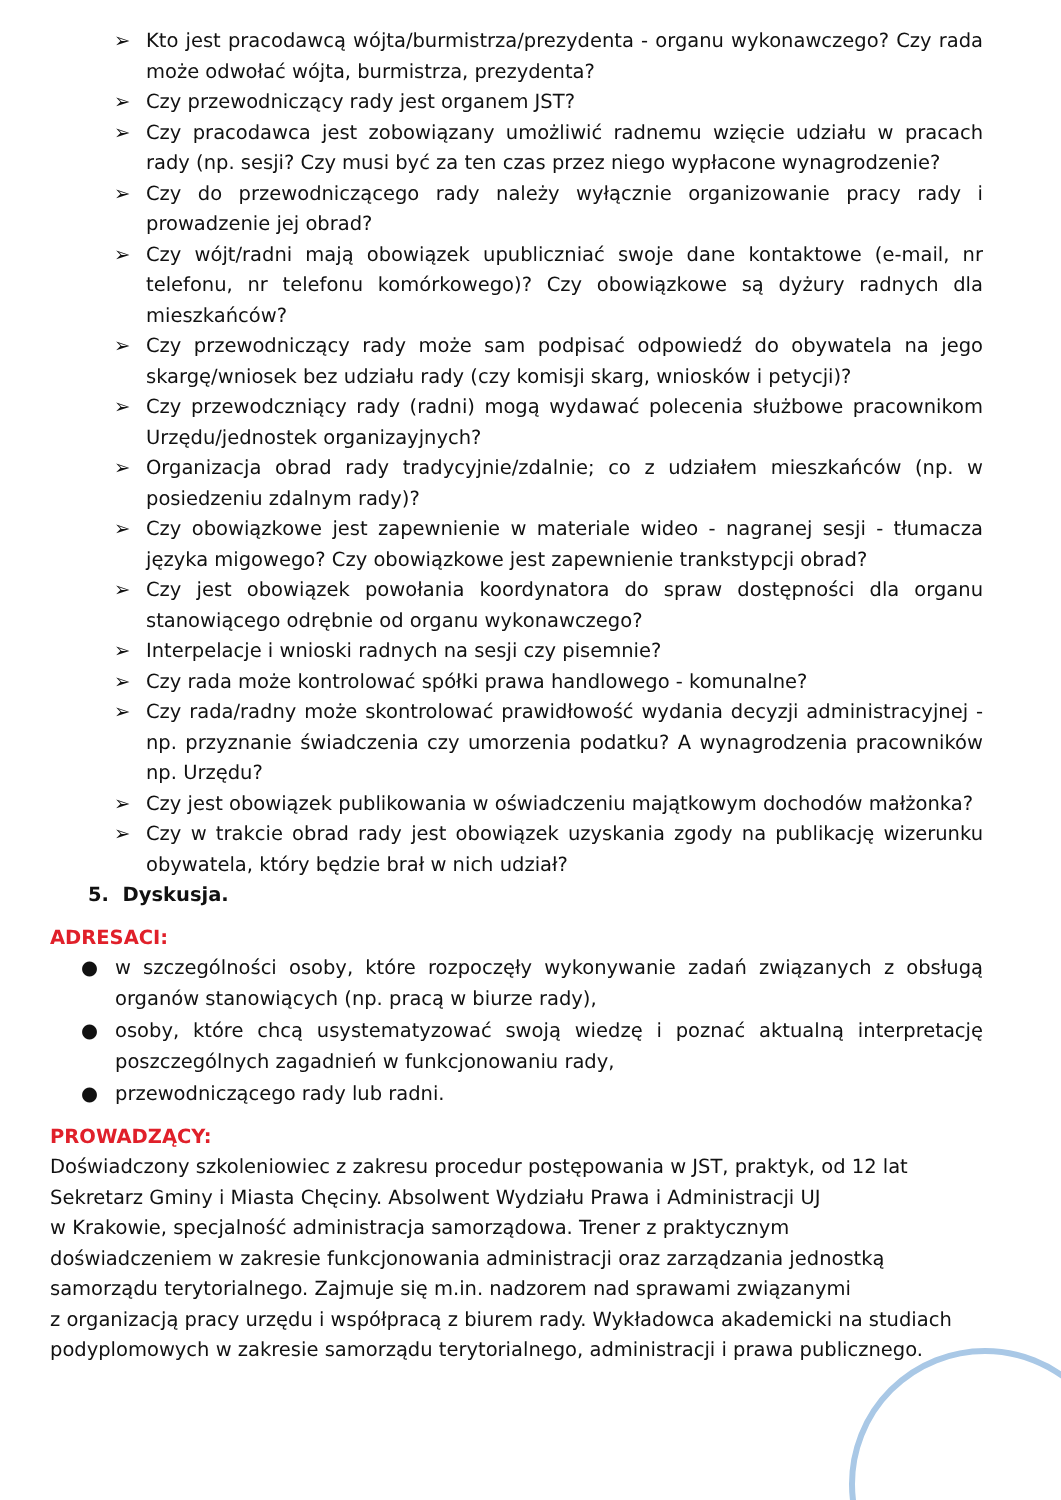➢ Kto jest pracodawcą wójta/burmistrza/prezydenta - organu wykonawczego? Czy rada może odwołać wójta, burmistrza, prezydenta?
➢ Czy przewodniczący rady jest organem JST?
➢ Czy pracodawca jest zobowiązany umożliwić radnemu wzięcie udziału w pracach rady (np. sesji? Czy musi być za ten czas przez niego wypłacone wynagrodzenie?
➢ Czy do przewodniczącego rady należy wyłącznie organizowanie pracy rady i prowadzenie jej obrad?
➢ Czy wójt/radni mają obowiązek upubliczniać swoje dane kontaktowe (e-mail, nr telefonu, nr telefonu komórkowego)? Czy obowiązkowe są dyżury radnych dla mieszkańców?
➢ Czy przewodniczący rady może sam podpisać odpowiedź do obywatela na jego skargę/wniosek bez udziału rady (czy komisji skarg, wniosków i petycji)?
➢ Czy przewodczniący rady (radni) mogą wydawać polecenia służbowe pracownikom Urzędu/jednostek organizayjnych?
➢ Organizacja obrad rady tradycyjnie/zdalnie; co z udziałem mieszkańców (np. w posiedzeniu zdalnym rady)?
➢ Czy obowiązkowe jest zapewnienie w materiale wideo - nagranej sesji - tłumacza języka migowego? Czy obowiązkowe jest zapewnienie trankstypcji obrad?
➢ Czy jest obowiązek powołania koordynatora do spraw dostępności dla organu stanowiącego odrębnie od organu wykonawczego?
➢ Interpelacje i wnioski radnych na sesji czy pisemnie?
➢ Czy rada może kontrolować spółki prawa handlowego - komunalne?
➢ Czy rada/radny może skontrolować prawidłowość wydania decyzji administracyjnej - np. przyznanie świadczenia czy umorzenia podatku? A wynagrodzenia pracowników np. Urzędu?
➢ Czy jest obowiązek publikowania w oświadczeniu majątkowym dochodów małżonka?
➢ Czy w trakcie obrad rady jest obowiązek uzyskania zgody na publikację wizerunku obywatela, który będzie brał w nich udział?
5. Dyskusja.
ADRESACI:
● w szczególności osoby, które rozpoczęły wykonywanie zadań związanych z obsługą organów stanowiących (np. pracą w biurze rady),
● osoby, które chcą usystematyzować swoją wiedzę i poznać aktualną interpretację poszczególnych zagadnień w funkcjonowaniu rady,
● przewodniczącego rady lub radni.
PROWADZĄCY:
Doświadczony szkoleniowiec z zakresu procedur postępowania w JST, praktyk, od 12 lat
Sekretarz Gminy i Miasta Chęciny. Absolwent Wydziału Prawa i Administracji UJ
w Krakowie, specjalność administracja samorządowa. Trener z praktycznym
doświadczeniem w zakresie funkcjonowania administracji oraz zarządzania jednostką
samorządu terytorialnego. Zajmuje się m.in. nadzorem nad sprawami związanymi
z organizacją pracy urzędu i współpracą z biurem rady. Wykładowca akademicki na studiach
podyplomowych w zakresie samorządu terytorialnego, administracji i prawa publicznego.